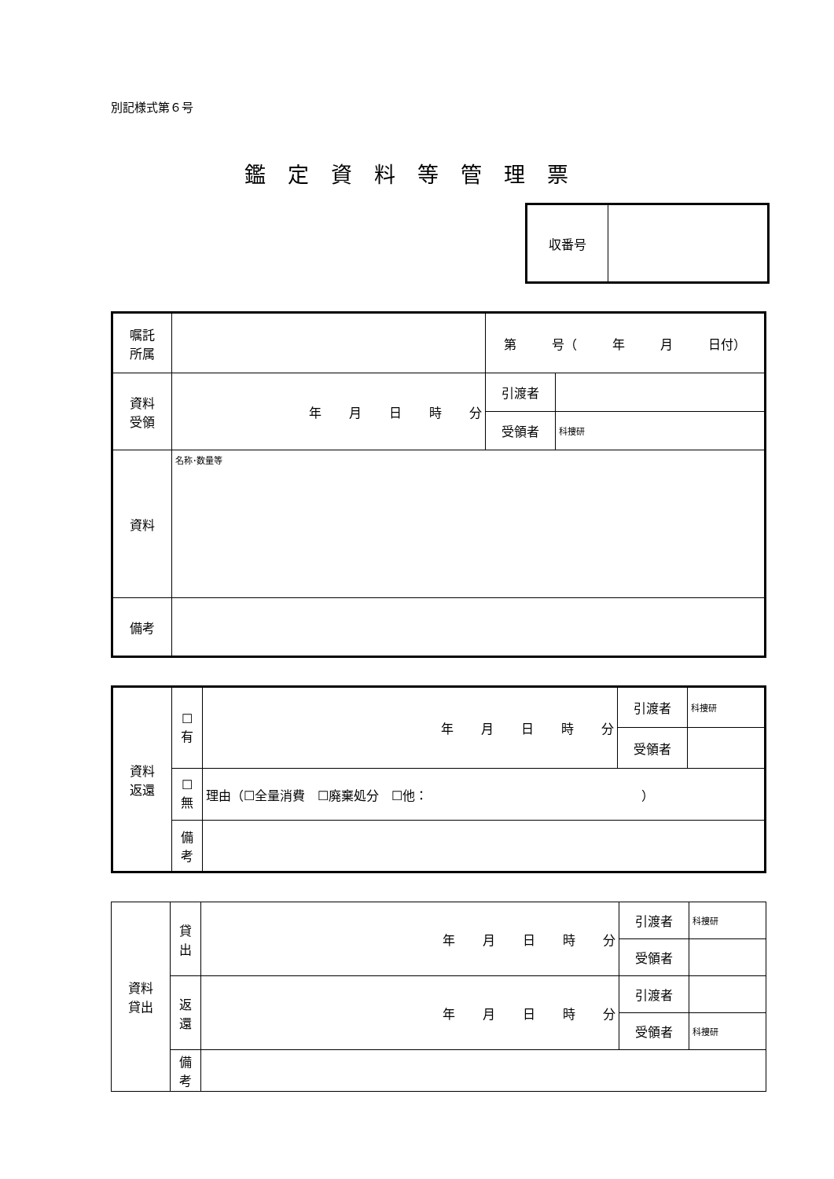別記様式第６号
鑑定資料等管理票
| 収番号 | |
| 嘱託 所属 | | 第 号（ 年 月 日付） | |
| 資料 受領 | 年 月 日 時 分 | 引渡者 | |
| | | 受領者 | 科捜研 |
| 資料 | 名称･数量等 | | |
| 備考 | | | |
| 資料 返還 | ☐ 有 | 年 月 日 時 分 | 引渡者 | 科捜研 |
| | | | 受領者 | |
| | ☐ 無 | 理由（☐全量消費 ☐廃棄処分 ☐他： ） | | |
| | 備 考 | | | |
| 資料 貸出 | 貸 出 | 年 月 日 時 分 | 引渡者 | 科捜研 |
| | | | 受領者 | |
| | 返 還 | 年 月 日 時 分 | 引渡者 | |
| | | | 受領者 | 科捜研 |
| | 備 考 | | | |